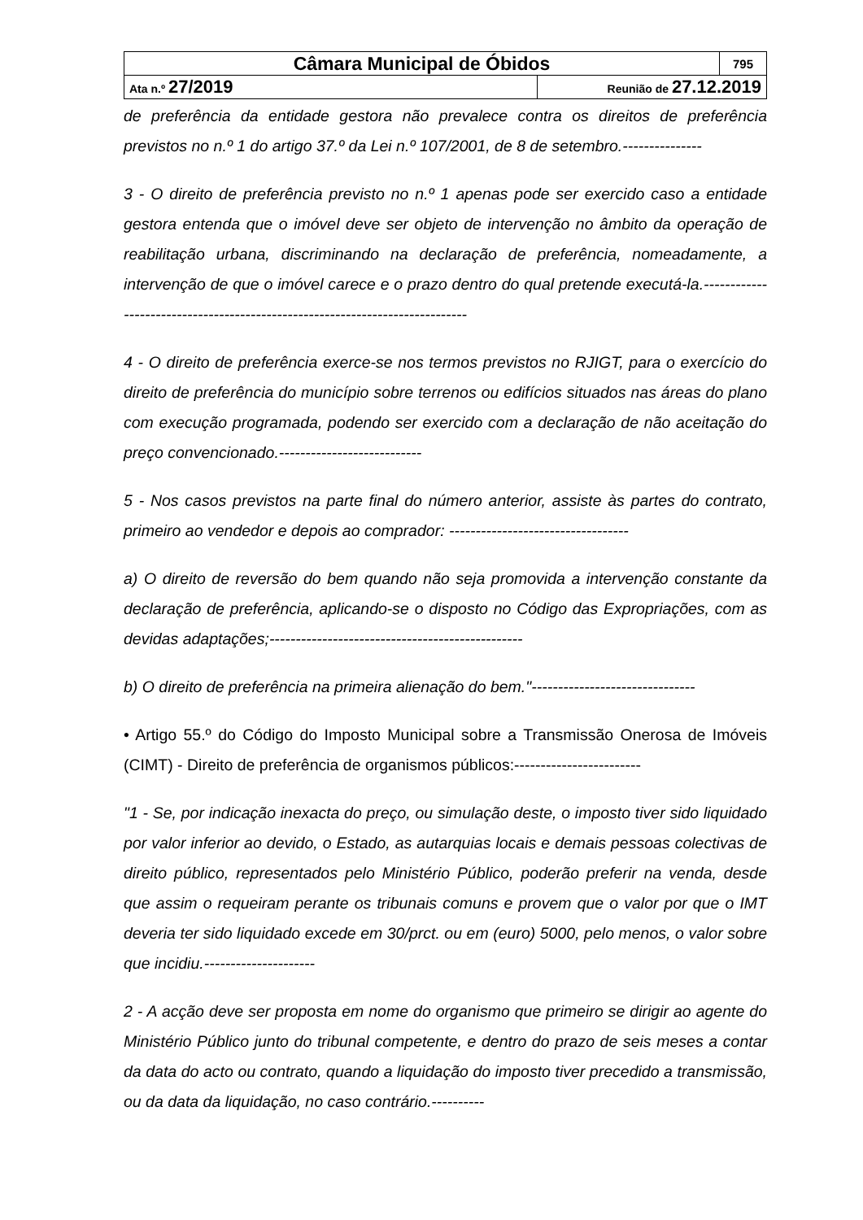| Câmara Municipal de Óbidos | | 795 |
| Ata n.º 27/2019 | Reunião de 27.12.2019 | |
de preferência da entidade gestora não prevalece contra os direitos de preferência previstos no n.º 1 do artigo 37.º da Lei n.º 107/2001, de 8 de setembro.---------------
3 - O direito de preferência previsto no n.º 1 apenas pode ser exercido caso a entidade gestora entenda que o imóvel deve ser objeto de intervenção no âmbito da operação de reabilitação urbana, discriminando na declaração de preferência, nomeadamente, a intervenção de que o imóvel carece e o prazo dentro do qual pretende executá-la.-----------------------------------------------------------------------------
4 - O direito de preferência exerce-se nos termos previstos no RJIGT, para o exercício do direito de preferência do município sobre terrenos ou edifícios situados nas áreas do plano com execução programada, podendo ser exercido com a declaração de não aceitação do preço convencionado.---------------------------
5 - Nos casos previstos na parte final do número anterior, assiste às partes do contrato, primeiro ao vendedor e depois ao comprador: ----------------------------------
a) O direito de reversão do bem quando não seja promovida a intervenção constante da declaração de preferência, aplicando-se o disposto no Código das Expropriações, com as devidas adaptações;------------------------------------------------
b) O direito de preferência na primeira alienação do bem."-------------------------------
• Artigo 55.º do Código do Imposto Municipal sobre a Transmissão Onerosa de Imóveis (CIMT) - Direito de preferência de organismos públicos:------------------------
"1 - Se, por indicação inexacta do preço, ou simulação deste, o imposto tiver sido liquidado por valor inferior ao devido, o Estado, as autarquias locais e demais pessoas colectivas de direito público, representados pelo Ministério Público, poderão preferir na venda, desde que assim o requeiram perante os tribunais comuns e provem que o valor por que o IMT deveria ter sido liquidado excede em 30/prct. ou em (euro) 5000, pelo menos, o valor sobre que incidiu.---------------------
2 - A acção deve ser proposta em nome do organismo que primeiro se dirigir ao agente do Ministério Público junto do tribunal competente, e dentro do prazo de seis meses a contar da data do acto ou contrato, quando a liquidação do imposto tiver precedido a transmissão, ou da data da liquidação, no caso contrário.----------